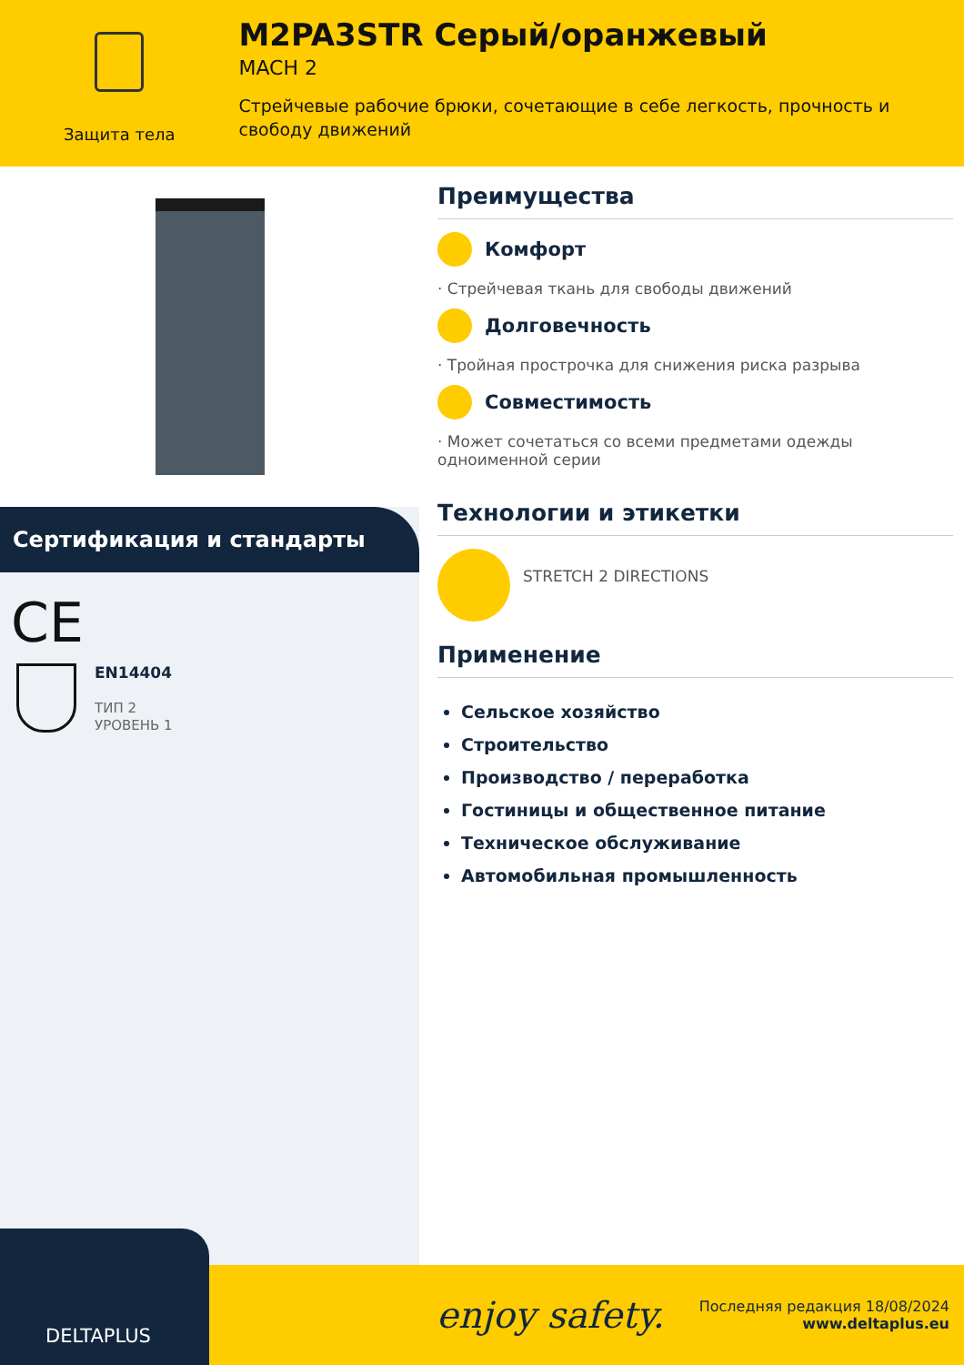Защита тела
M2PA3STR Серый/оранжевый
MACH 2
Стрейчевые рабочие брюки, сочетающие в себе легкость, прочность и свободу движений
Сертификация и стандарты
CE
EN14404
ТИП 2
УРОВЕНЬ 1
Преимущества
Комфорт
· Стрейчевая ткань для свободы движений
Долговечность
· Тройная прострочка для снижения риска разрыва
Совместимость
· Может сочетаться со всеми предметами одежды одноименной серии
Технологии и этикетки
STRETCH 2 DIRECTIONS
Применение
Сельское хозяйство
Строительство
Производство / переработка
Гостиницы и общественное питание
Техническое обслуживание
Автомобильная промышленность
DELTAPLUS
enjoy safety.
Последняя редакция 18/08/2024
www.deltaplus.eu